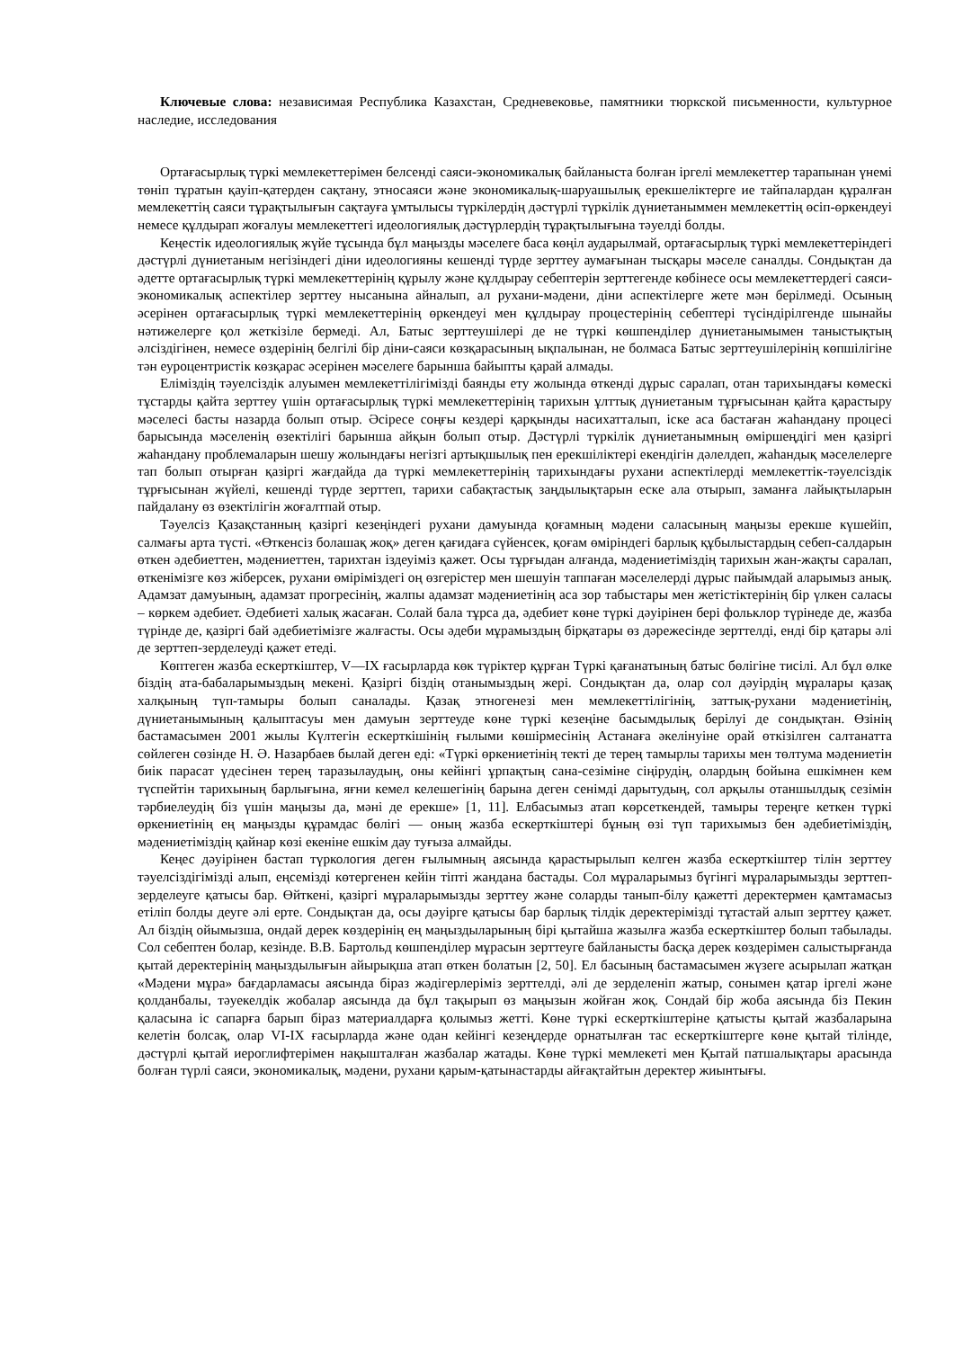Ключевые слова: независимая Республика Казахстан, Средневековье, памятники тюркской письменности, культурное наследие, исследования
Ортағасырлық түркі мемлекеттерімен белсенді саяси-экономикалық байланыста болған іргелі мемлекеттер тарапынан үнемі төніп тұратын қауіп-қатерден сақтану, этносаяси және экономикалық-шаруашылық ерекшеліктерге ие тайпалардан құралған мемлекеттің саяси тұрақтылығын сақтауға ұмтылысы түркілердің дәстүрлі түркілік дүниетаныммен мемлекеттің өсіп-өркендеуі немесе құлдырап жоғалуы мемлекеттегі идеологиялық дәстүрлердің тұрақтылығына тәуелді болды.
Кеңестік идеологиялық жүйе тұсында бұл маңызды мәселеге баса көңіл аударылмай, ортағасырлық түркі мемлекеттеріндегі дәстүрлі дүниетаным негізіндегі діни идеологияны кешенді түрде зерттеу аумағынан тысқары мәселе саналды. Сондықтан да әдетте ортағасырлық түркі мемлекеттерінің құрылу және құлдырау себептерін зерттегенде көбінесе осы мемлекеттердегі саяси-экономикалық аспектілер зерттеу нысанына айналып, ал рухани-мәдени, діни аспектілерге жете мән берілмеді. Осының әсерінен ортағасырлық түркі мемлекеттерінің өркендеуі мен құлдырау процестерінің себептері түсіндірілгенде шынайы нәтижелерге қол жеткізіле бермеді. Ал, Батыс зерттеушілері де не түркі көшпенділер дүниетанымымен таныстықтың әлсіздігінен, немесе өздерінің белгілі бір діни-саяси көзқарасының ықпалынан, не болмаса Батыс зерттеушілерінің көпшілігіне тән еуроцентристік көзқарас әсерінен мәселеге барынша байыпты қарай алмады.
Еліміздің тәуелсіздік алуымен мемлекеттілігімізді баянды ету жолында өткенді дұрыс саралап, отан тарихындағы көмескі тұстарды қайта зерттеу үшін ортағасырлық түркі мемлекеттерінің тарихын ұлттық дүниетаным тұрғысынан қайта қарастыру мәселесі басты назарда болып отыр. Әсіресе соңғы кездері қарқынды насихатталып, іске аса бастаған жаһандану процесі барысында мәселенің өзектілігі барынша айқын болып отыр. Дәстүрлі түркілік дүниетанымның өміршеңдігі мен қазіргі жаһандану проблемаларын шешу жолындағы негізгі артықшылық пен ерекшіліктері екендігін дәлелдеп, жаһандық мәселелерге тап болып отырған қазіргі жағдайда да түркі мемлекеттерінің тарихындағы рухани аспектілерді мемлекеттік-тәуелсіздік тұрғысынан жүйелі, кешенді түрде зерттеп, тарихи сабақтастық заңдылықтарын еске ала отырып, заманға лайықтыларын пайдалану өз өзектілігін жоғалтпай отыр.
Тәуелсіз Қазақстанның қазіргі кезеңіндегі рухани дамуында қоғамның мәдени саласының маңызы ерекше күшейіп, салмағы арта түсті. «Өткенсіз болашақ жоқ» деген қағидаға сүйенсек, қоғам өміріндегі барлық құбылыстардың себеп-салдарын өткен әдебиеттен, мәдениеттен, тарихтан іздеуіміз қажет. Осы тұрғыдан алғанда, мәдениетіміздің тарихын жан-жақты саралап, өткенімізге көз жіберсек, рухани өміріміздегі оң өзгерістер мен шешуін таппаған мәселелерді дұрыс пайымдай аларымыз анық. Адамзат дамуының, адамзат прогресінің, жалпы адамзат мәдениетінің аса зор табыстары мен жетістіктерінің бір үлкен саласы – көркем әдебиет. Әдебиеті халық жасаған. Солай бала тұрса да, әдебиет көне түркі дәуірінен бері фольклор түрінеде де, жазба түрінде де, қазіргі бай әдебиетімізге жалғасты. Осы әдеби мұрамыздың бірқатары өз дәрежесінде зерттелді, енді бір қатары әлі де зерттеп-зерделеуді қажет етеді.
Көптеген жазба ескерткіштер, V—IX ғасырларда көк түріктер құрған Түркі қағанатының батыс бөлігіне тисілі. Ал бұл өлке біздің ата-бабаларымыздың мекені. Қазіргі біздің отанымыздың жері. Сондықтан да, олар сол дәуірдің мұралары қазақ халқының түп-тамыры болып саналады. Қазақ этногенезі мен мемлекеттілігінің, заттық-рухани мәдениетінің, дүниетанымының қалыптасуы мен дамуын зерттеуде көне түркі кезеңіне басымдылық берілуі де сондықтан. Өзінің бастамасымен 2001 жылы Күлтегін ескерткішінің ғылыми көшірмесінің Астанаға әкелінуіне орай өткізілген салтанатта сөйлеген сөзінде Н. Ә. Назарбаев былай деген еді: «Түркі өркениетінің текті де терең тамырлы тарихы мен төлтума мәдениетін биік парасат үдесінен терең таразылаудың, оны кейінгі ұрпақтың сана-сезіміне сіңірудің, олардың бойына ешкімнен кем түспейтін тарихының барлығына, яғни кемел келешегінің барына деген сенімді дарытудың, сол арқылы отаншылдық сезімін тәрбиелеудің біз үшін маңызы да, мәні де ерекше» [1, 11]. Елбасымыз атап көрсеткендей, тамыры тереңге кеткен түркі өркениетінің ең маңызды құрамдас бөлігі — оның жазба ескерткіштері бұның өзі түп тарихымыз бен әдебиетіміздің, мәдениетіміздің қайнар көзі екеніне ешкім дау туғыза алмайды.
Кеңес дәуірінен бастап түркология деген ғылымның аясында қарастырылып келген жазба ескерткіштер тілін зерттеу тәуелсіздігімізді алып, еңсемізді көтергенен кейін тіпті жандана бастады. Сол мұраларымыз бүгінгі мұраларымызды зерттеп-зерделеуге қатысы бар. Өйткені, қазіргі мұраларымызды зерттеу және соларды танып-білу қажетті деректермен қамтамасыз етіліп болды деуге әлі ерте. Сондықтан да, осы дәуірге қатысы бар барлық тілдік деректерімізді тұтастай алып зерттеу қажет. Ал біздің ойымызша, ондай дерек көздерінің ең маңыздыларының бірі қытайша жазылға жазба ескерткіштер болып табылады. Сол себептен болар, кезінде. В.В. Бартольд көшпенділер мұрасын зерттеуге байланысты басқа дерек көздерімен салыстырғанда қытай деректерінің маңыздылығын айырықша атап өткен болатын [2, 50]. Ел басының бастамасымен жүзеге асырылап жатқан «Мәдени мұра» бағдарламасы аясында біраз жәдігерлеріміз зерттелді, әлі де зерделеніп жатыр, сонымен қатар іргелі және қолданбалы, тәуекелдік жобалар аясында да бұл тақырып өз маңызын жойған жоқ. Сондай бір жоба аясында біз Пекин қаласына іс сапарға барып біраз материалдарға қолымыз жетті. Көне түркі ескерткіштеріне қатысты қытай жазбаларына келетін болсақ, олар VI-IX ғасырларда және одан кейінгі кезеңдерде орнатылған тас ескерткіштерге көне қытай тілінде, дәстүрлі қытай иероглифтерімен нақышталған жазбалар жатады. Көне түркі мемлекеті мен Қытай патшалықтары арасында болған түрлі саяси, экономикалық, мәдени, рухани қарым-қатынастарды айғақтайтын деректер жиынтығы.